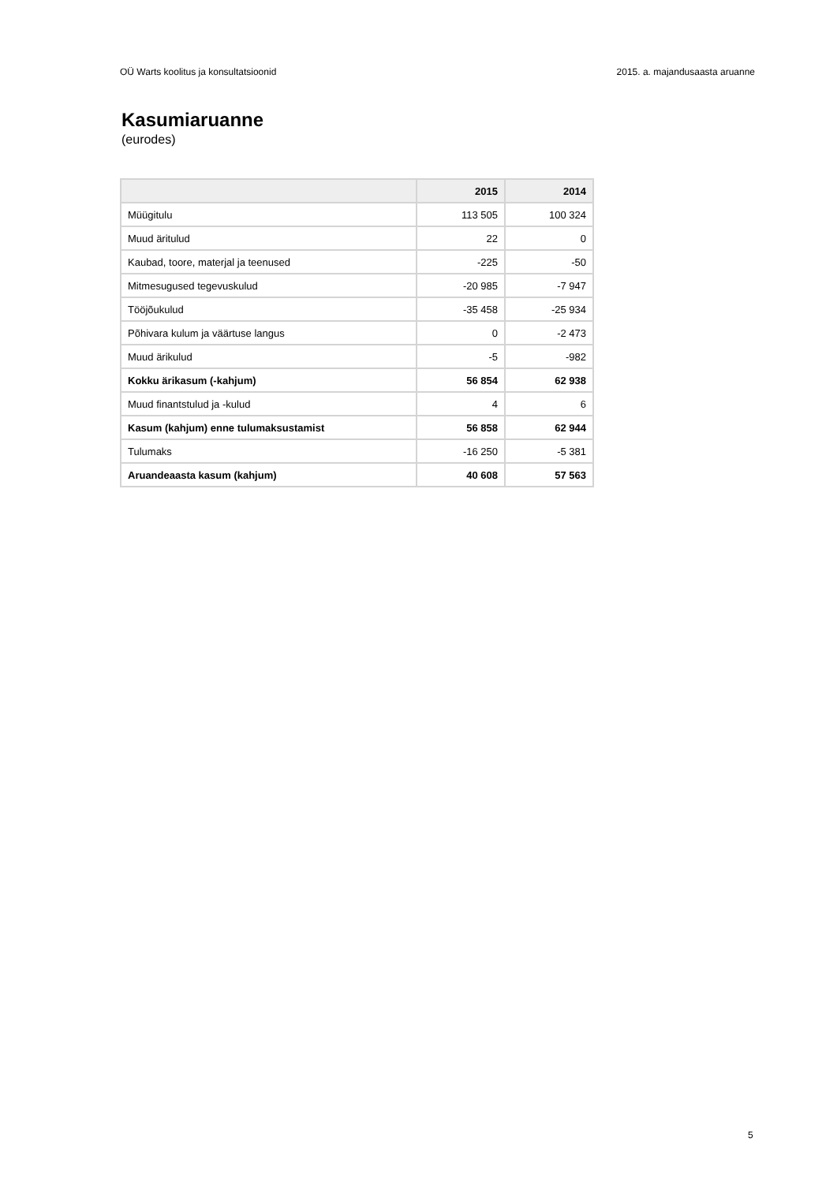OÜ Warts koolitus ja konsultatsioonid 2015. a. majandusaasta aruanne
Kasumiaruanne
(eurodes)
| | 2015 | 2014 |
| --- | --- | --- |
| Müügitulu | 113 505 | 100 324 |
| Muud äritulud | 22 | 0 |
| Kaubad, toore, materjal ja teenused | -225 | -50 |
| Mitmesugused tegevuskulud | -20 985 | -7 947 |
| Tööjõukulud | -35 458 | -25 934 |
| Põhivara kulum ja väärtuse langus | 0 | -2 473 |
| Muud ärikulud | -5 | -982 |
| Kokku ärikasum (-kahjum) | 56 854 | 62 938 |
| Muud finantstulud ja -kulud | 4 | 6 |
| Kasum (kahjum) enne tulumaksustamist | 56 858 | 62 944 |
| Tulumaks | -16 250 | -5 381 |
| Aruandeaasta kasum (kahjum) | 40 608 | 57 563 |
5